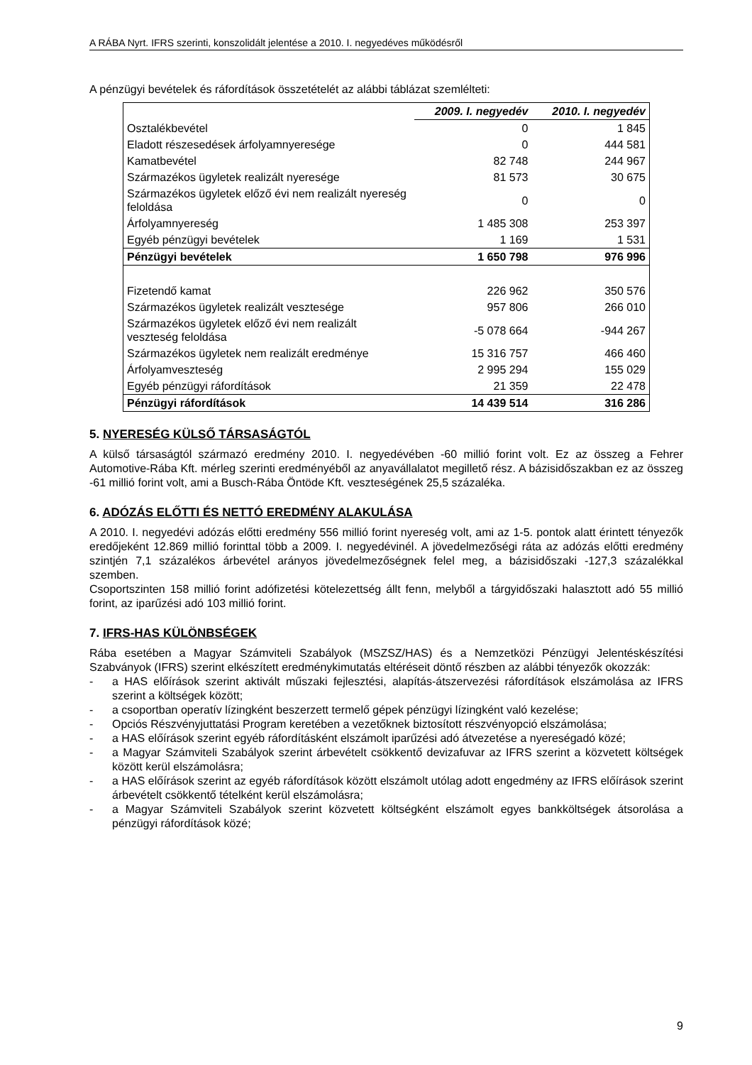A RÁBA Nyrt. IFRS szerinti, konszolidált jelentése a 2010. I. negyedéves működésről
A pénzügyi bevételek és ráfordítások összetételét az alábbi táblázat szemlélteti:
| | 2009. I. negyedév | 2010. I. negyedév |
| Osztalékbevétel | 0 | 1 845 |
| Eladott részesedések árfolyamnyeresége | 0 | 444 581 |
| Kamatbevétel | 82 748 | 244 967 |
| Származékos ügyletek realizált nyeresége | 81 573 | 30 675 |
| Származékos ügyletek előző évi nem realizált nyereség feloldása | 0 | 0 |
| Árfolyamnyereség | 1 485 308 | 253 397 |
| Egyéb pénzügyi bevételek | 1 169 | 1 531 |
| Pénzügyi bevételek | 1 650 798 | 976 996 |
| Fizetendő kamat | 226 962 | 350 576 |
| Származékos ügyletek realizált vesztesége | 957 806 | 266 010 |
| Származékos ügyletek előző évi nem realizált veszteség feloldása | -5 078 664 | -944 267 |
| Származékos ügyletek nem realizált eredménye | 15 316 757 | 466 460 |
| Árfolyamveszteség | 2 995 294 | 155 029 |
| Egyéb pénzügyi ráfordítások | 21 359 | 22 478 |
| Pénzügyi ráfordítások | 14 439 514 | 316 286 |
5. NYERESÉG KÜLSŐ TÁRSASÁGTÓL
A külső társaságtól származó eredmény 2010. I. negyedévében -60 millió forint volt. Ez az összeg a Fehrer Automotive-Rába Kft. mérleg szerinti eredményéből az anyavállalatot megillető rész. A bázisidőszakban ez az összeg -61 millió forint volt, ami a Busch-Rába Öntöde Kft. veszteségének 25,5 százaléka.
6. ADÓZÁS ELŐTTI ÉS NETTÓ EREDMÉNY ALAKULÁSA
A 2010. I. negyedévi adózás előtti eredmény 556 millió forint nyereség volt, ami az 1-5. pontok alatt érintett tényezők eredőjeként 12.869 millió forinttal több a 2009. I. negyedévinél. A jövedelmezőségi ráta az adózás előtti eredmény szintjén 7,1 százalékos árbevétel arányos jövedelmezőségnek felel meg, a bázisidőszaki -127,3 százalékkal szemben.
Csoportszinten 158 millió forint adófizetési kötelezettség állt fenn, melyből a tárgyidőszaki halasztott adó 55 millió forint, az iparűzési adó 103 millió forint.
7. IFRS-HAS KÜLÖNBSÉGEK
Rába esetében a Magyar Számviteli Szabályok (MSZSZ/HAS) és a Nemzetközi Pénzügyi Jelentéskészítési Szabványok (IFRS) szerint elkészített eredménykimutatás eltéréseit döntő részben az alábbi tényezők okozzák:
- a HAS előírások szerint aktivált műszaki fejlesztési, alapítás-átszervezési ráfordítások elszámolása az IFRS szerint a költségek között;
- a csoportban operatív lízingként beszerzett termelő gépek pénzügyi lízingként való kezelése;
- Opciós Részvényjuttatási Program keretében a vezetőknek biztosított részvényopció elszámolása;
- a HAS előírások szerint egyéb ráfordításként elszámolt iparűzési adó átvezetése a nyereségadó közé;
- a Magyar Számviteli Szabályok szerint árbevételt csökkentő devizafuvar az IFRS szerint a közvetett költségek között kerül elszámolásra;
- a HAS előírások szerint az egyéb ráfordítások között elszámolt utólag adott engedmény az IFRS előírások szerint árbevételt csökkentő tételként kerül elszámolásra;
- a Magyar Számviteli Szabályok szerint közvetett költségként elszámolt egyes bankköltségek átsorolása a pénzügyi ráfordítások közé;
9